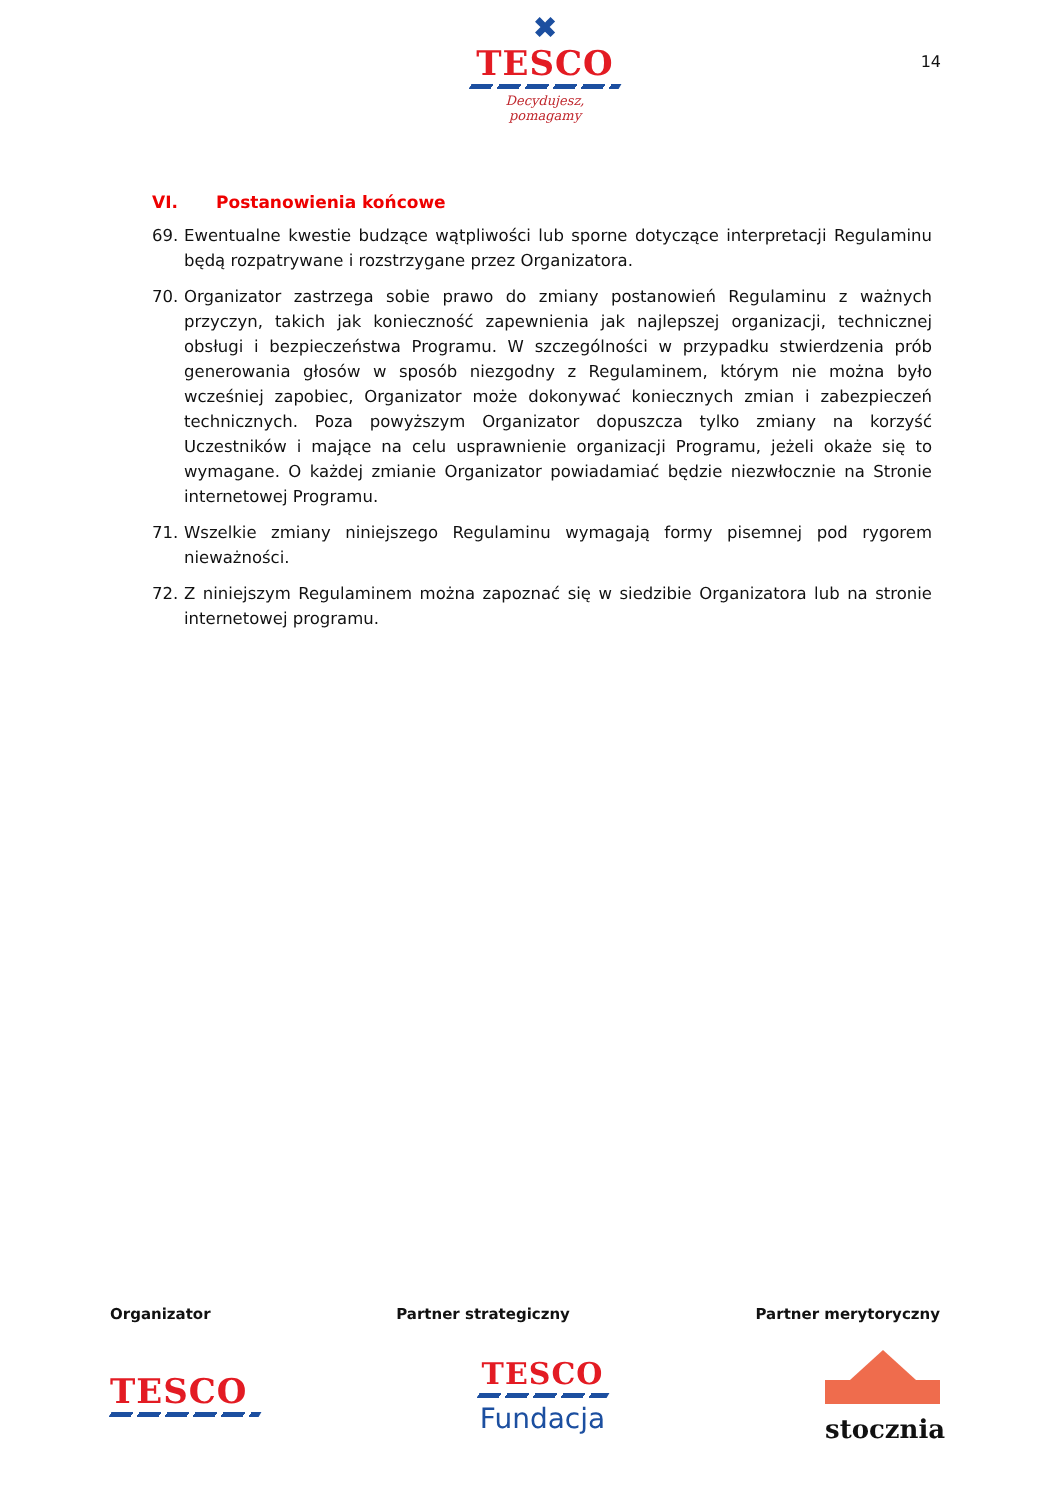✖
TESCO
Decydujesz, pomagamy
14
VI. Postanowienia końcowe
69. Ewentualne kwestie budzące wątpliwości lub sporne dotyczące interpretacji Regulaminu będą rozpatrywane i rozstrzygane przez Organizatora.
70. Organizator zastrzega sobie prawo do zmiany postanowień Regulaminu z ważnych przyczyn, takich jak konieczność zapewnienia jak najlepszej organizacji, technicznej obsługi i bezpieczeństwa Programu. W szczególności w przypadku stwierdzenia prób generowania głosów w sposób niezgodny z Regulaminem, którym nie można było wcześniej zapobiec, Organizator może dokonywać koniecznych zmian i zabezpieczeń technicznych. Poza powyższym Organizator dopuszcza tylko zmiany na korzyść Uczestników i mające na celu usprawnienie organizacji Programu, jeżeli okaże się to wymagane. O każdej zmianie Organizator powiadamiać będzie niezwłocznie na Stronie internetowej Programu.
71. Wszelkie zmiany niniejszego Regulaminu wymagają formy pisemnej pod rygorem nieważności.
72. Z niniejszym Regulaminem można zapoznać się w siedzibie Organizatora lub na stronie internetowej programu.
Organizator Partner strategiczny Partner merytoryczny
TESCO
TESCO
Fundacja
stocznia